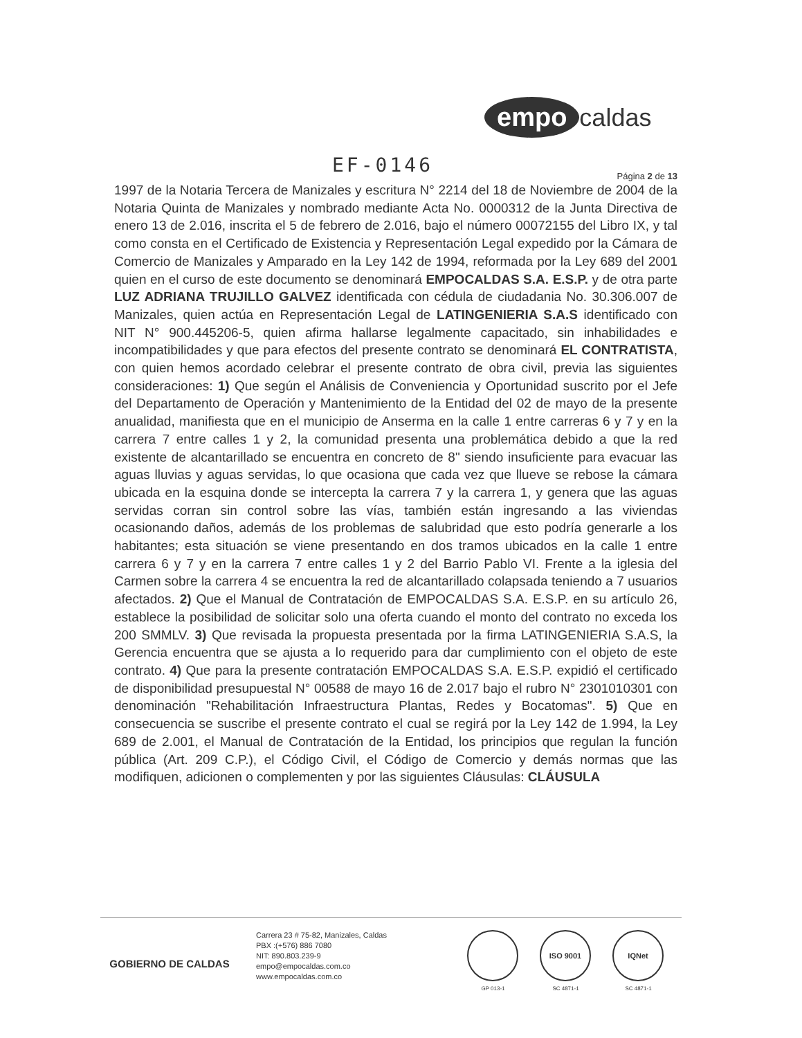empo caldas
EF-0146
Página 2 de 13
1997 de la Notaria Tercera de Manizales y escritura N° 2214 del 18 de Noviembre de 2004 de la Notaria Quinta de Manizales y nombrado mediante Acta No. 0000312 de la Junta Directiva de enero 13 de 2.016, inscrita el 5 de febrero de 2.016, bajo el número 00072155 del Libro IX, y tal como consta en el Certificado de Existencia y Representación Legal expedido por la Cámara de Comercio de Manizales y Amparado en la Ley 142 de 1994, reformada por la Ley 689 del 2001 quien en el curso de este documento se denominará EMPOCALDAS S.A. E.S.P. y de otra parte LUZ ADRIANA TRUJILLO GALVEZ identificada con cédula de ciudadania No. 30.306.007 de Manizales, quien actúa en Representación Legal de LATINGENIERIA S.A.S identificado con NIT N° 900.445206-5, quien afirma hallarse legalmente capacitado, sin inhabilidades e incompatibilidades y que para efectos del presente contrato se denominará EL CONTRATISTA, con quien hemos acordado celebrar el presente contrato de obra civil, previa las siguientes consideraciones: 1) Que según el Análisis de Conveniencia y Oportunidad suscrito por el Jefe del Departamento de Operación y Mantenimiento de la Entidad del 02 de mayo de la presente anualidad, manifiesta que en el municipio de Anserma en la calle 1 entre carreras 6 y 7 y en la carrera 7 entre calles 1 y 2, la comunidad presenta una problemática debido a que la red existente de alcantarillado se encuentra en concreto de 8" siendo insuficiente para evacuar las aguas lluvias y aguas servidas, lo que ocasiona que cada vez que llueve se rebose la cámara ubicada en la esquina donde se intercepta la carrera 7 y la carrera 1, y genera que las aguas servidas corran sin control sobre las vías, también están ingresando a las viviendas ocasionando daños, además de los problemas de salubridad que esto podría generarle a los habitantes; esta situación se viene presentando en dos tramos ubicados en la calle 1 entre carrera 6 y 7 y en la carrera 7 entre calles 1 y 2 del Barrio Pablo VI. Frente a la iglesia del Carmen sobre la carrera 4 se encuentra la red de alcantarillado colapsada teniendo a 7 usuarios afectados. 2) Que el Manual de Contratación de EMPOCALDAS S.A. E.S.P. en su artículo 26, establece la posibilidad de solicitar solo una oferta cuando el monto del contrato no exceda los 200 SMMLV. 3) Que revisada la propuesta presentada por la firma LATINGENIERIA S.A.S, la Gerencia encuentra que se ajusta a lo requerido para dar cumplimiento con el objeto de este contrato. 4) Que para la presente contratación EMPOCALDAS S.A. E.S.P. expidió el certificado de disponibilidad presupuestal N° 00588 de mayo 16 de 2.017 bajo el rubro N° 2301010301 con denominación "Rehabilitación Infraestructura Plantas, Redes y Bocatomas". 5) Que en consecuencia se suscribe el presente contrato el cual se regirá por la Ley 142 de 1.994, la Ley 689 de 2.001, el Manual de Contratación de la Entidad, los principios que regulan la función pública (Art. 209 C.P.), el Código Civil, el Código de Comercio y demás normas que las modifiquen, adicionen o complementen y por las siguientes Cláusulas: CLÁUSULA
GOBIERNO DE CALDAS
Carrera 23 # 75-82, Manizales, Caldas
PBX :(+576) 886 7080
NIT: 890.803.239-9
empo@empocaldas.com.co
www.empocaldas.com.co
GP 013-1
ISO 9001
SC 4871-1
IQNet
SC 4871-1